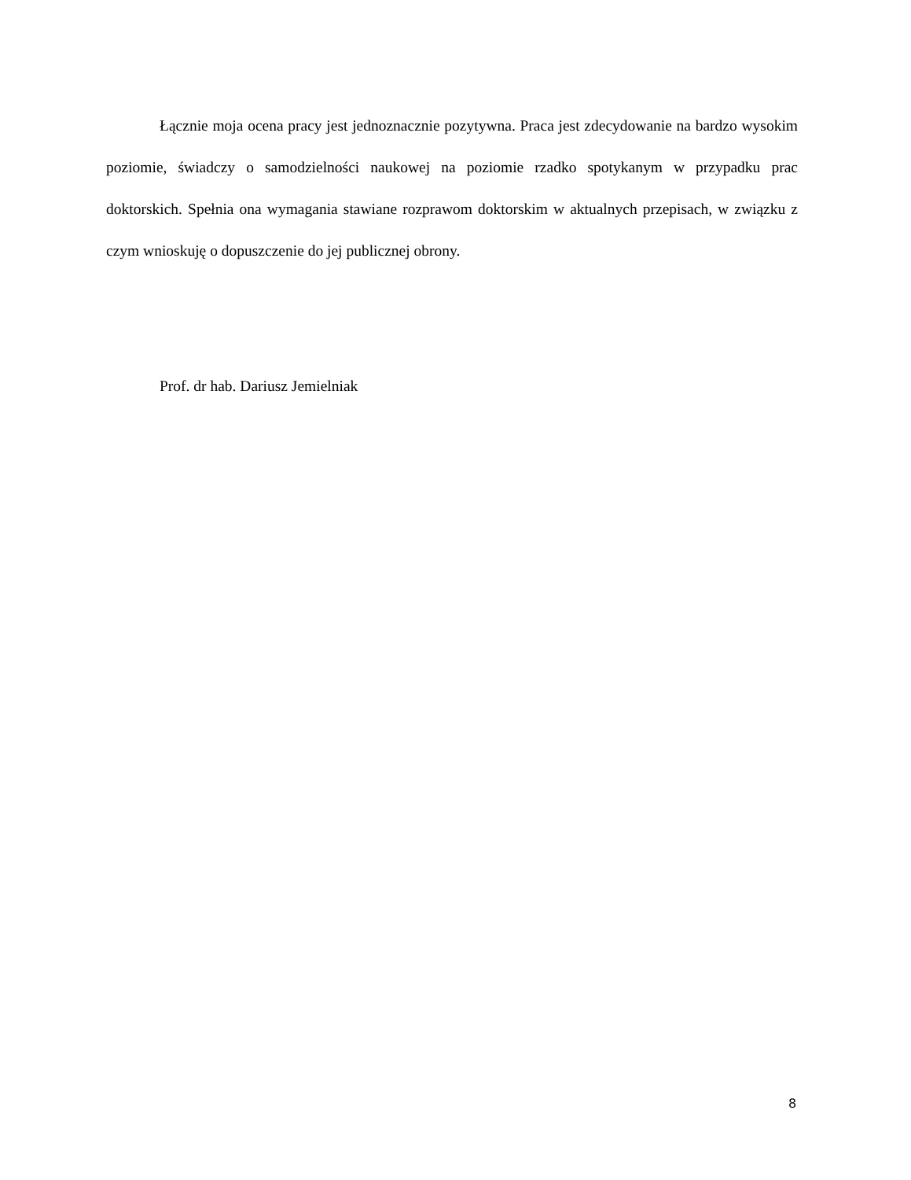Łącznie moja ocena pracy jest jednoznacznie pozytywna. Praca jest zdecydowanie na bardzo wysokim poziomie, świadczy o samodzielności naukowej na poziomie rzadko spotykanym w przypadku prac doktorskich. Spełnia ona wymagania stawiane rozprawom doktorskim w aktualnych przepisach, w związku z czym wnioskuję o dopuszczenie do jej publicznej obrony.
Prof. dr hab. Dariusz Jemielniak
8